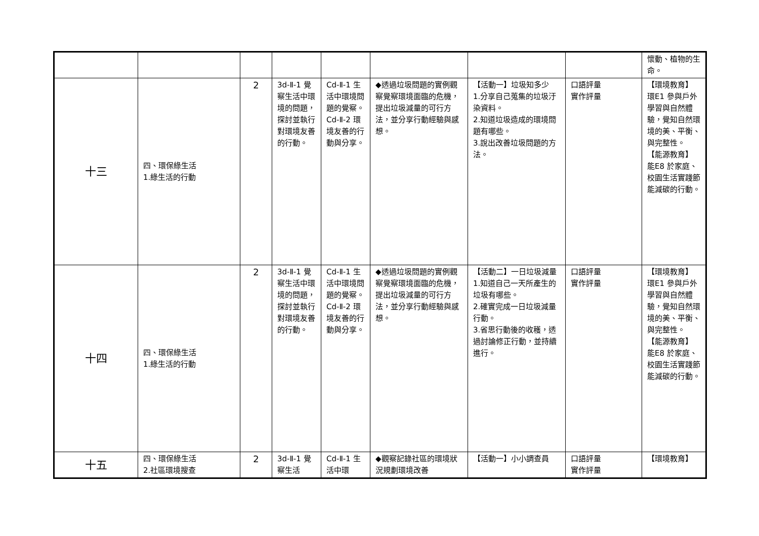| | | | | | | | | 懷動、植物的生命。 |
| 十三 | 四、環保綠生活 1.綠生活的行動 | 2 | 3d-Ⅱ-1 覺察生活中環境的問題，探討並執行對環境友善的行動。 | Cd-Ⅱ-1 生活中環境問題的覺察。 Cd-Ⅱ-2 環境友善的行動與分享。 | ◆透過垃圾問題的實例觀察覺察環境面臨的危機，提出垃圾減量的可行方法，並分享行動經驗與感想。 | 【活動一】垃圾知多少 1.分享自己蒐集的垃圾汙染資料。 2.知道垃圾造成的環境問題有哪些。 3.說出改善垃圾問題的方法。 | 口語評量 實作評量 | 【環境教育】 環E1 參與戶外學習與自然體驗，覺知自然環境的美、平衡、與完整性。 【能源教育】 能E8 於家庭、校園生活實踐節能減碳的行動。 |
| 十四 | 四、環保綠生活 1.綠生活的行動 | 2 | 3d-Ⅱ-1 覺察生活中環境的問題，探討並執行對環境友善的行動。 | Cd-Ⅱ-1 生活中環境問題的覺察。 Cd-Ⅱ-2 環境友善的行動與分享。 | ◆透過垃圾問題的實例觀察覺察環境面臨的危機，提出垃圾減量的可行方法，並分享行動經驗與感想。 | 【活動二】一日垃圾減量 1.知道自己一天所產生的垃圾有哪些。 2.確實完成一日垃圾減量行動。 3.省思行動後的收穫，透過討論修正行動，並持續進行。 | 口語評量 實作評量 | 【環境教育】 環E1 參與戶外學習與自然體驗，覺知自然環境的美、平衡、與完整性。 【能源教育】 能E8 於家庭、校園生活實踐節能減碳的行動。 |
| 十五 | 四、環保綠生活 2.社區環境搜查 | 2 | 3d-Ⅱ-1 覺察生活 | Cd-Ⅱ-1 生活中環 | ◆觀察記錄社區的環境狀況規劃環境改善 | 【活動一】小小調查員 | 口語評量 實作評量 | 【環境教育】 |